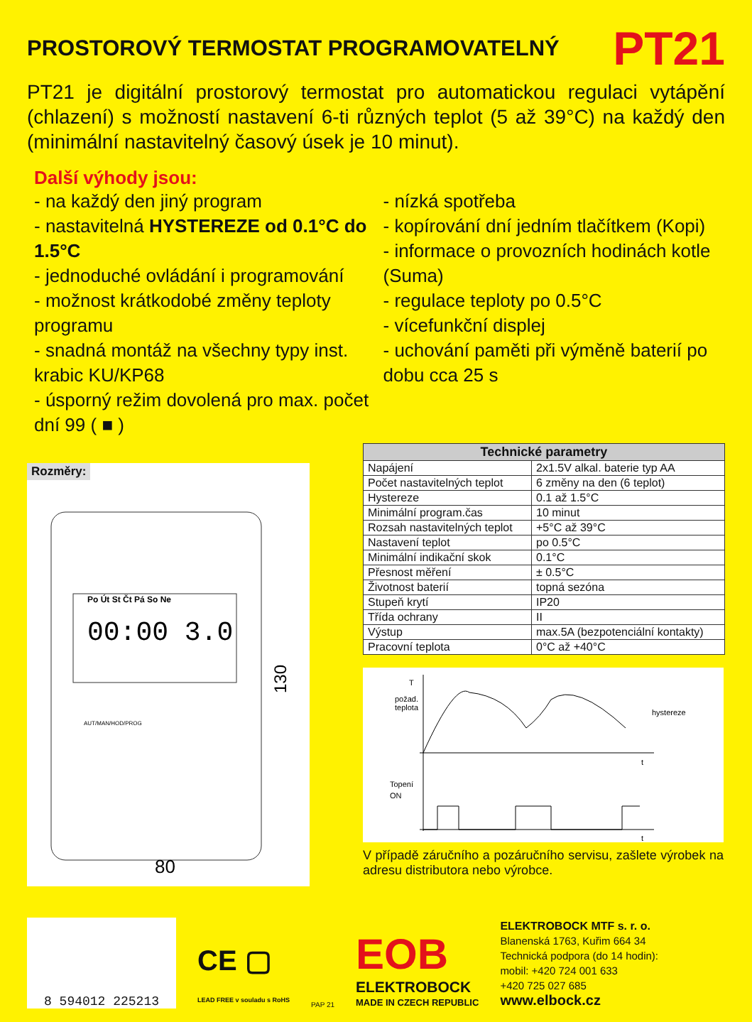PROSTOROVÝ TERMOSTAT PROGRAMOVATELNÝ
PT21
PT21 je digitální prostorový termostat pro automatickou regulaci vytápění (chlazení) s možností nastavení 6-ti různých teplot (5 až 39°C) na každý den (minimální nastavitelný časový úsek je 10 minut).
Další výhody jsou:
- na každý den jiný program
- nastavitelná HYSTEREZE od 0.1°C do 1.5°C
- jednoduché ovládání i programování
- možnost krátkodobé změny teploty programu
- snadná montáž na všechny typy inst. krabic KU/KP68
- úsporný režim dovolená pro max. počet dní 99 ( ■ )
- nízká spotřeba
- kopírování dní jedním tlačítkem (Kopi)
- informace o provozních hodinách kotle (Suma)
- regulace teploty po 0.5°C
- vícefunkční displej
- uchování paměti při výměně baterií po dobu cca 25 s
Rozměry:
Po Út St Čt Pá So Ne
00:00 3.0
80
130
AUT/MAN/HOD/PROG
| Technické parametry | |
| --- | --- |
| Napájení | 2x1.5V alkal. baterie typ AA |
| Počet nastavitelných teplot | 6 změny na den (6 teplot) |
| Hystereze | 0.1 až 1.5°C |
| Minimální program.čas | 10 minut |
| Rozsah nastavitelných teplot | +5°C až 39°C |
| Nastavení teplot | po 0.5°C |
| Minimální indikační skok | 0.1°C |
| Přesnost měření | ± 0.5°C |
| Životnost baterií | topná sezóna |
| Stupeň krytí | IP20 |
| Třída ochrany | II |
| Výstup | max.5A (bezpotenciální kontakty) |
| Pracovní teplota | 0°C až +40°C |
T
požad.
teplota
hystereze
t
Topení
ON
t
V případě záručního a pozáručního servisu, zašlete výrobek na adresu distributora nebo výrobce.
8 594012 225213
CE ▢
LEAD FREE v souladu s RoHS
PAP 21
EOB
ELEKTROBOCK
MADE IN CZECH REPUBLIC
ELEKTROBOCK MTF s. r. o.
Blanenská 1763, Kuřim 664 34
Technická podpora (do 14 hodin):
mobil: +420 724 001 633
+420 725 027 685
www.elbock.cz